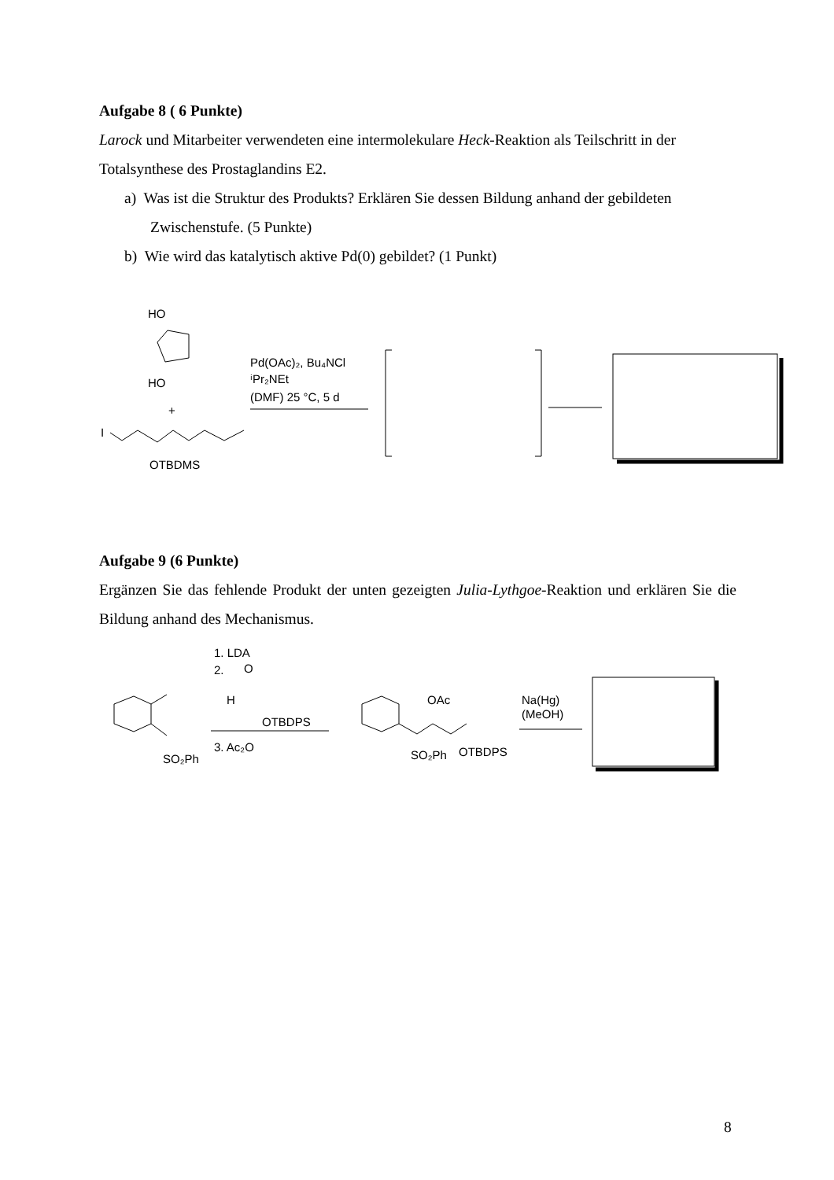Aufgabe 8 ( 6 Punkte)
Larock und Mitarbeiter verwendeten eine intermolekulare Heck-Reaktion als Teilschritt in der Totalsynthese des Prostaglandins E2.
a) Was ist die Struktur des Produkts? Erklären Sie dessen Bildung anhand der gebildeten Zwischenstufe. (5 Punkte)
b) Wie wird das katalytisch aktive Pd(0) gebildet? (1 Punkt)
HO
HO
+
I
OTBDMS
Pd(OAc)₂, Bu₄NCl
ⁱPr₂NEt
(DMF) 25 °C, 5 d
Aufgabe 9 (6 Punkte)
Ergänzen Sie das fehlende Produkt der unten gezeigten Julia-Lythgoe-Reaktion und erklären Sie die Bildung anhand des Mechanismus.
SO₂Ph
1. LDA
2.
O
H
OTBDPS
3. Ac₂O
OAc
SO₂Ph
OTBDPS
Na(Hg)
(MeOH)
8